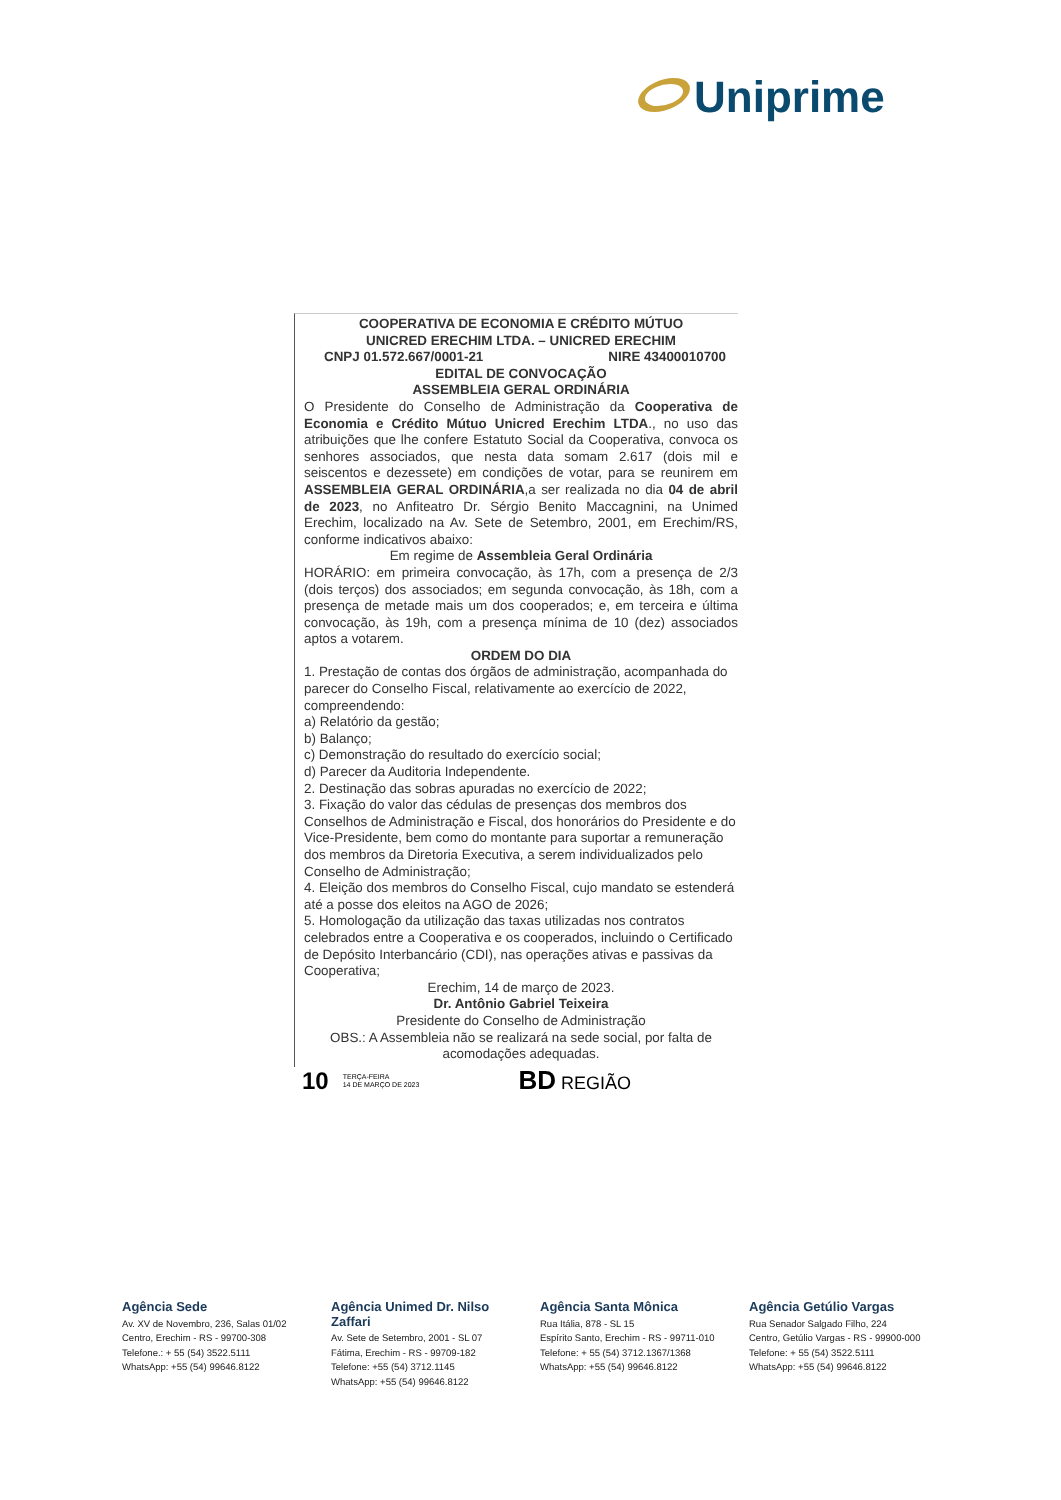Uniprime
COOPERATIVA DE ECONOMIA E CRÉDITO MÚTUO
UNICRED ERECHIM LTDA. – UNICRED ERECHIM
CNPJ 01.572.667/0001-21 NIRE 43400010700
EDITAL DE CONVOCAÇÃO
ASSEMBLEIA GERAL ORDINÁRIA
O Presidente do Conselho de Administração da Cooperativa de Economia e Crédito Mútuo Unicred Erechim LTDA., no uso das atribuições que lhe confere Estatuto Social da Cooperativa, convoca os senhores associados, que nesta data somam 2.617 (dois mil e seiscentos e dezessete) em condições de votar, para se reunirem em ASSEMBLEIA GERAL ORDINÁRIA,a ser realizada no dia 04 de abril de 2023, no Anfiteatro Dr. Sérgio Benito Maccagnini, na Unimed Erechim, localizado na Av. Sete de Setembro, 2001, em Erechim/RS, conforme indicativos abaixo:
Em regime de Assembleia Geral Ordinária
HORÁRIO: em primeira convocação, às 17h, com a presença de 2/3 (dois terços) dos associados; em segunda convocação, às 18h, com a presença de metade mais um dos cooperados; e, em terceira e última convocação, às 19h, com a presença mínima de 10 (dez) associados aptos a votarem.
ORDEM DO DIA
1. Prestação de contas dos órgãos de administração, acompanhada do parecer do Conselho Fiscal, relativamente ao exercício de 2022, compreendendo:
a) Relatório da gestão;
b) Balanço;
c) Demonstração do resultado do exercício social;
d) Parecer da Auditoria Independente.
2. Destinação das sobras apuradas no exercício de 2022;
3. Fixação do valor das cédulas de presenças dos membros dos Conselhos de Administração e Fiscal, dos honorários do Presidente e do Vice-Presidente, bem como do montante para suportar a remuneração dos membros da Diretoria Executiva, a serem individualizados pelo Conselho de Administração;
4. Eleição dos membros do Conselho Fiscal, cujo mandato se estenderá até a posse dos eleitos na AGO de 2026;
5. Homologação da utilização das taxas utilizadas nos contratos celebrados entre a Cooperativa e os cooperados, incluindo o Certificado de Depósito Interbancário (CDI), nas operações ativas e passivas da Cooperativa;
Erechim, 14 de março de 2023.
Dr. Antônio Gabriel Teixeira
Presidente do Conselho de Administração
OBS.: A Assembleia não se realizará na sede social, por falta de acomodações adequadas.
10
TERÇA-FEIRA
14 DE MARÇO DE 2023
BD REGIÃO
Agência Sede
Av. XV de Novembro, 236, Salas 01/02
Centro, Erechim - RS - 99700-308
Telefone.: + 55 (54) 3522.5111
WhatsApp: +55 (54) 99646.8122
Agência Unimed Dr. Nilso Zaffari
Av. Sete de Setembro, 2001 - SL 07
Fátima, Erechim - RS - 99709-182
Telefone: +55 (54) 3712.1145
WhatsApp: +55 (54) 99646.8122
Agência Santa Mônica
Rua Itália, 878 - SL 15
Espírito Santo, Erechim - RS - 99711-010
Telefone: + 55 (54) 3712.1367/1368
WhatsApp: +55 (54) 99646.8122
Agência Getúlio Vargas
Rua Senador Salgado Filho, 224
Centro, Getúlio Vargas - RS - 99900-000
Telefone: + 55 (54) 3522.5111
WhatsApp: +55 (54) 99646.8122